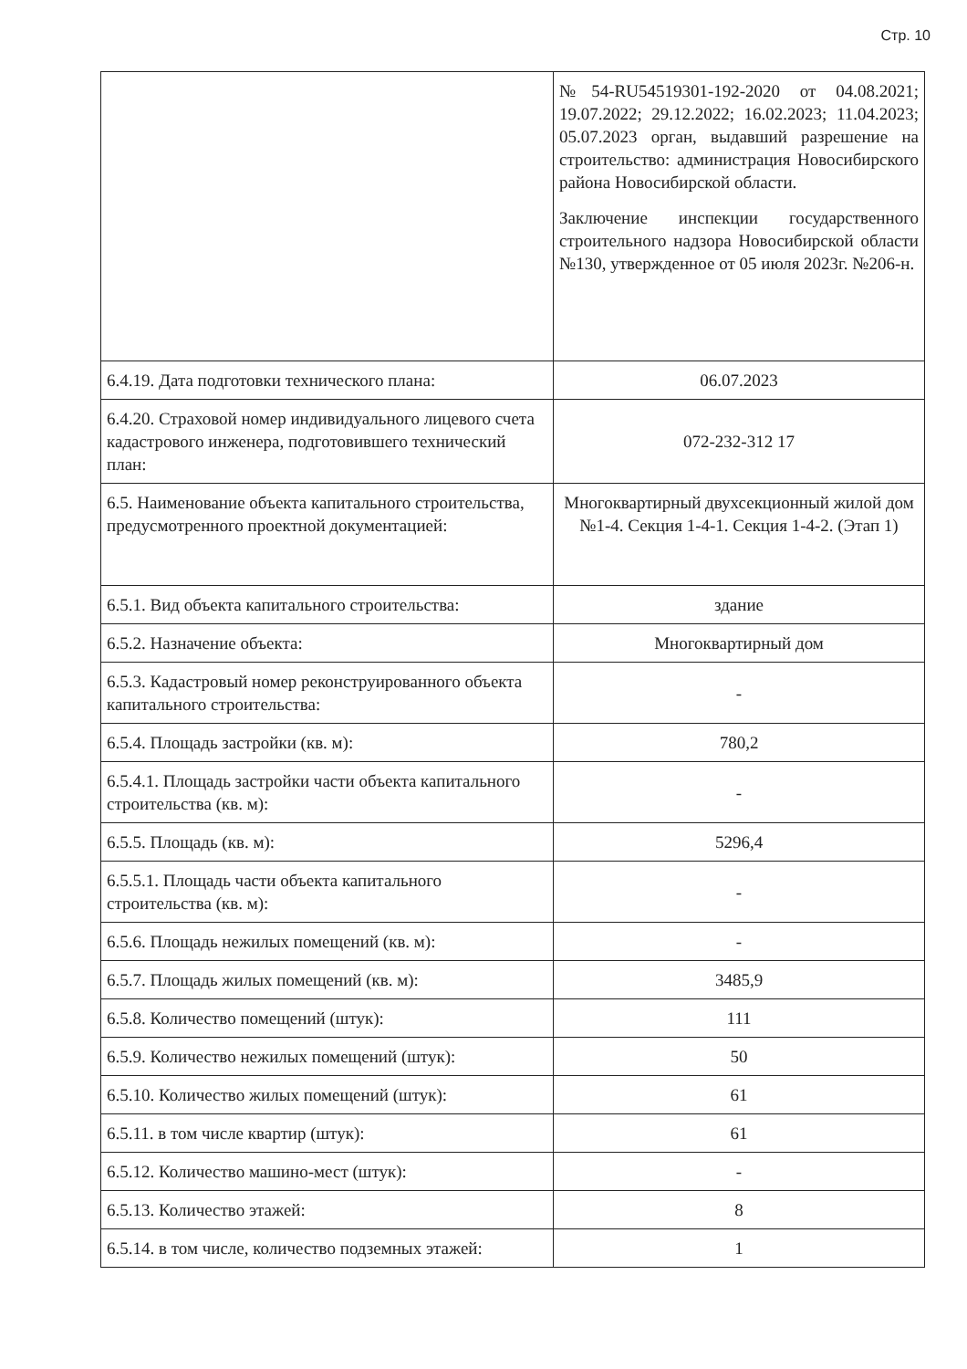Стр. 10
| | №54-RU54519301-192-2020 от 04.08.2021; 19.07.2022; 29.12.2022; 16.02.2023; 11.04.2023; 05.07.2023 орган, выдавший разрешение на строительство: администрация Новосибирского района Новосибирской области. Заключение инспекции государственного строительного надзора Новосибирской области №130, утвержденное от 05 июля 2023г. №206-н. |
| 6.4.19. Дата подготовки технического плана: | 06.07.2023 |
| 6.4.20. Страховой номер индивидуального лицевого счета кадастрового инженера, подготовившего технический план: | 072-232-312 17 |
| 6.5. Наименование объекта капитального строительства, предусмотренного проектной документацией: | Многоквартирный двухсекционный жилой дом №1-4. Секция 1-4-1. Секция 1-4-2. (Этап 1) |
| 6.5.1. Вид объекта капитального строительства: | здание |
| 6.5.2. Назначение объекта: | Многоквартирный дом |
| 6.5.3. Кадастровый номер реконструированного объекта капитального строительства: | - |
| 6.5.4. Площадь застройки (кв. м): | 780,2 |
| 6.5.4.1. Площадь застройки части объекта капитального строительства (кв. м): | - |
| 6.5.5. Площадь (кв. м): | 5296,4 |
| 6.5.5.1. Площадь части объекта капитального строительства (кв. м): | - |
| 6.5.6. Площадь нежилых помещений (кв. м): | - |
| 6.5.7. Площадь жилых помещений (кв. м): | 3485,9 |
| 6.5.8. Количество помещений (штук): | 111 |
| 6.5.9. Количество нежилых помещений (штук): | 50 |
| 6.5.10. Количество жилых помещений (штук): | 61 |
| 6.5.11. в том числе квартир (штук): | 61 |
| 6.5.12. Количество машино-мест (штук): | - |
| 6.5.13. Количество этажей: | 8 |
| 6.5.14. в том числе, количество подземных этажей: | 1 |